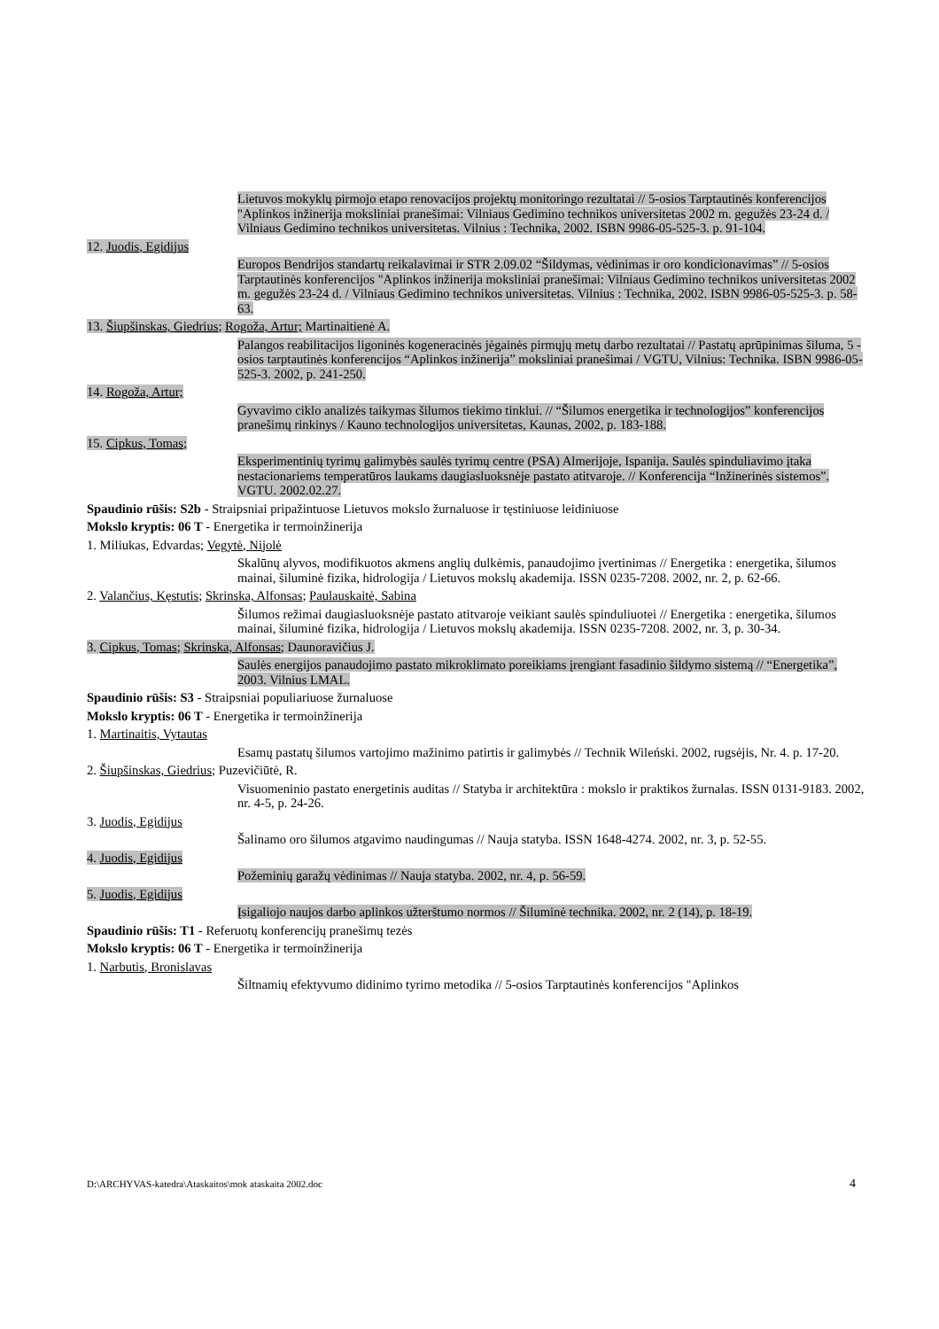Lietuvos mokyklų pirmojo etapo renovacijos projektų monitoringo rezultatai // 5-osios Tarptautinės konferencijos "Aplinkos inžinerija moksliniai pranešimai: Vilniaus Gedimino technikos universitetas 2002 m. gegužės 23-24 d. / Vilniaus Gedimino technikos universitetas. Vilnius : Technika, 2002. ISBN 9986-05-525-3. p. 91-104.
12. Juodis, Egidijus
Europos Bendrijos standartų reikalavimai ir STR 2.09.02 “Šildymas, vėdinimas ir oro kondicionavimas” // 5-osios Tarptautinės konferencijos "Aplinkos inžinerija moksliniai pranešimai: Vilniaus Gedimino technikos universitetas 2002 m. gegužės 23-24 d. / Vilniaus Gedimino technikos universitetas. Vilnius : Technika, 2002. ISBN 9986-05-525-3. p. 58-63.
13. Šiupšinskas, Giedrius; Rogoža, Artur; Martinaitienė A.
Palangos reabilitacijos ligoninės kogeneracinės jėgainės pirmųjų metų darbo rezultatai // Pastatų aprūpinimas šiluma, 5 - osios tarptautinės konferencijos “Aplinkos inžinerija” moksliniai pranešimai / VGTU, Vilnius: Technika. ISBN 9986-05-525-3. 2002, p. 241-250.
14. Rogoža, Artur;
Gyvavimo ciklo analizės taikymas šilumos tiekimo tinklui. // “Šilumos energetika ir technologijos” konferencijos pranešimų rinkinys / Kauno technologijos universitetas, Kaunas, 2002, p. 183-188.
15. Cipkus, Tomas;
Eksperimentinių tyrimų galimybės saulės tyrimų centre (PSA) Almerijoje, Ispanija. Saulės spinduliavimo įtaka nestacionariems temperatūros laukams daugiasluoksnėje pastato atitvaroje. // Konferencija “Inžinerinės sistemos”. VGTU. 2002.02.27.
Spaudinio rūšis: S2b - Straipsniai pripažintuose Lietuvos mokslo žurnaluose ir tęstiniuose leidiniuose
Mokslo kryptis: 06 T - Energetika ir termoinžinerija
1. Miliukas, Edvardas; Vegytė, Nijolė
Skalūnų alyvos, modifikuotos akmens anglių dulkėmis, panaudojimo įvertinimas // Energetika : energetika, šilumos mainai, šiluminė fizika, hidrologija / Lietuvos mokslų akademija. ISSN 0235-7208. 2002, nr. 2, p. 62-66.
2. Valančius, Kęstutis; Skrinska, Alfonsas; Paulauskaitė, Sabina
Šilumos režimai daugiasluoksnėje pastato atitvaroje veikiant saulės spinduliuotei // Energetika : energetika, šilumos mainai, šiluminė fizika, hidrologija / Lietuvos mokslų akademija. ISSN 0235-7208. 2002, nr. 3, p. 30-34.
3. Cipkus, Tomas; Skrinska, Alfonsas; Daunoravičius J.
Saulės energijos panaudojimo pastato mikroklimato poreikiams įrengiant fasadinio šildymo sistemą // “Energetika”, 2003. Vilnius LMAL.
Spaudinio rūšis: S3 - Straipsniai populiariuose žurnaluose
Mokslo kryptis: 06 T - Energetika ir termoinžinerija
1. Martinaitis, Vytautas
Esamų pastatų šilumos vartojimo mažinimo patirtis ir galimybės // Technik Wileński. 2002, rugsėjis, Nr. 4. p. 17-20.
2. Šiupšinskas, Giedrius; Puzevičiūtė, R.
Visuomeninio pastato energetinis auditas // Statyba ir architektūra : mokslo ir praktikos žurnalas. ISSN 0131-9183. 2002, nr. 4-5, p. 24-26.
3. Juodis, Egidijus
Šalinamo oro šilumos atgavimo naudingumas // Nauja statyba. ISSN 1648-4274. 2002, nr. 3, p. 52-55.
4. Juodis, Egidijus
Požeminių garažų vėdinimas // Nauja statyba. 2002, nr. 4, p. 56-59.
5. Juodis, Egidijus
Įsigaliojo naujos darbo aplinkos užterštumo normos // Šiluminė technika. 2002, nr. 2 (14), p. 18-19.
Spaudinio rūšis: T1 - Referuotų konferencijų pranešimų tezės
Mokslo kryptis: 06 T - Energetika ir termoinžinerija
1. Narbutis, Bronislavas
Šiltnamių efektyvumo didinimo tyrimo metodika // 5-osios Tarptautinės konferencijos "Aplinkos
D:\ARCHYVAS-katedra\Ataskaitos\mok ataskaita 2002.doc 4